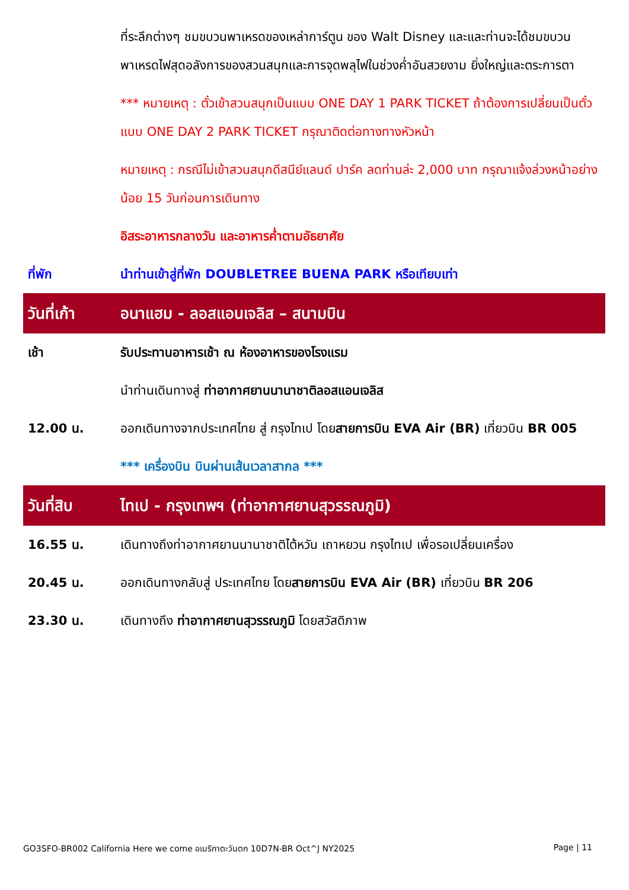| | ที่ระลึกต่างๆ ชมขบวนพาเหรดของเหล่าการ์ตูน ของ Walt Disney และและท่านจะได้ชมขบวนพาเหรดไฟสุดอลังการของสวนสนุกและการจุดพลุไฟในช่วงค่ำอันสวยงาม ยิ่งใหญ่และตระการตา |
| | *** หมายเหตุ : ตั๋วเข้าสวนสนุกเป็นแบบ ONE DAY 1 PARK TICKET ถ้าต้องการเปลี่ยนเป็นตั๋วแบบ ONE DAY 2 PARK TICKET กรุณาติดต่อทางทางหัวหน้า |
| | หมายเหตุ : กรณีไม่เข้าสวนสนุกดีสนีย์แลนด์ ปาร์ค ลดท่านล่ะ 2,000 บาท กรุณาแจ้งล่วงหน้าอย่างน้อย 15 วันก่อนการเดินทาง |
| | อิสระอาหารกลางวัน และอาหารค่ำตามอัธยาศัย |
| ที่พัก | นำท่านเข้าสู่ที่พัก DOUBLETREE BUENA PARK หรือเทียบเท่า |
| วันที่เก้า | อนาแฮม - ลอสแอนเจลิส – สนามบิน |
| เช้า | รับประทานอาหารเช้า ณ ห้องอาหารของโรงแรม |
| | นำท่านเดินทางสู่ ท่าอากาศยานนานาชาติลอสแอนเจลิส |
| 12.00 น. | ออกเดินทางจากประเทศไทย สู่ กรุงไทเป โดย สายการบิน EVA Air (BR) เที่ยวบิน BR 005 |
| | *** เครื่องบิน บินผ่านเส้นเวลาสากล *** |
| วันที่สิบ | ไทเป - กรุงเทพฯ (ท่าอากาศยานสุวรรณภูมิ) |
| 16.55 น. | เดินทางถึงท่าอากาศยานนานาชาติไต้หวัน เถาหยวน กรุงไทเป เพื่อรอเปลี่ยนเครื่อง |
| 20.45 น. | ออกเดินทางกลับสู่ ประเทศไทย โดย สายการบิน EVA Air (BR) เที่ยวบิน BR 206 |
| 23.30 น. | เดินทางถึง ท่าอากาศยานสุวรรณภูมิ โดยสวัสดิภาพ |
GO3SFO-BR002 California Here we come อเมริกาตะวันตก 10D7N-BR Oct^J NY2025 Page | 11